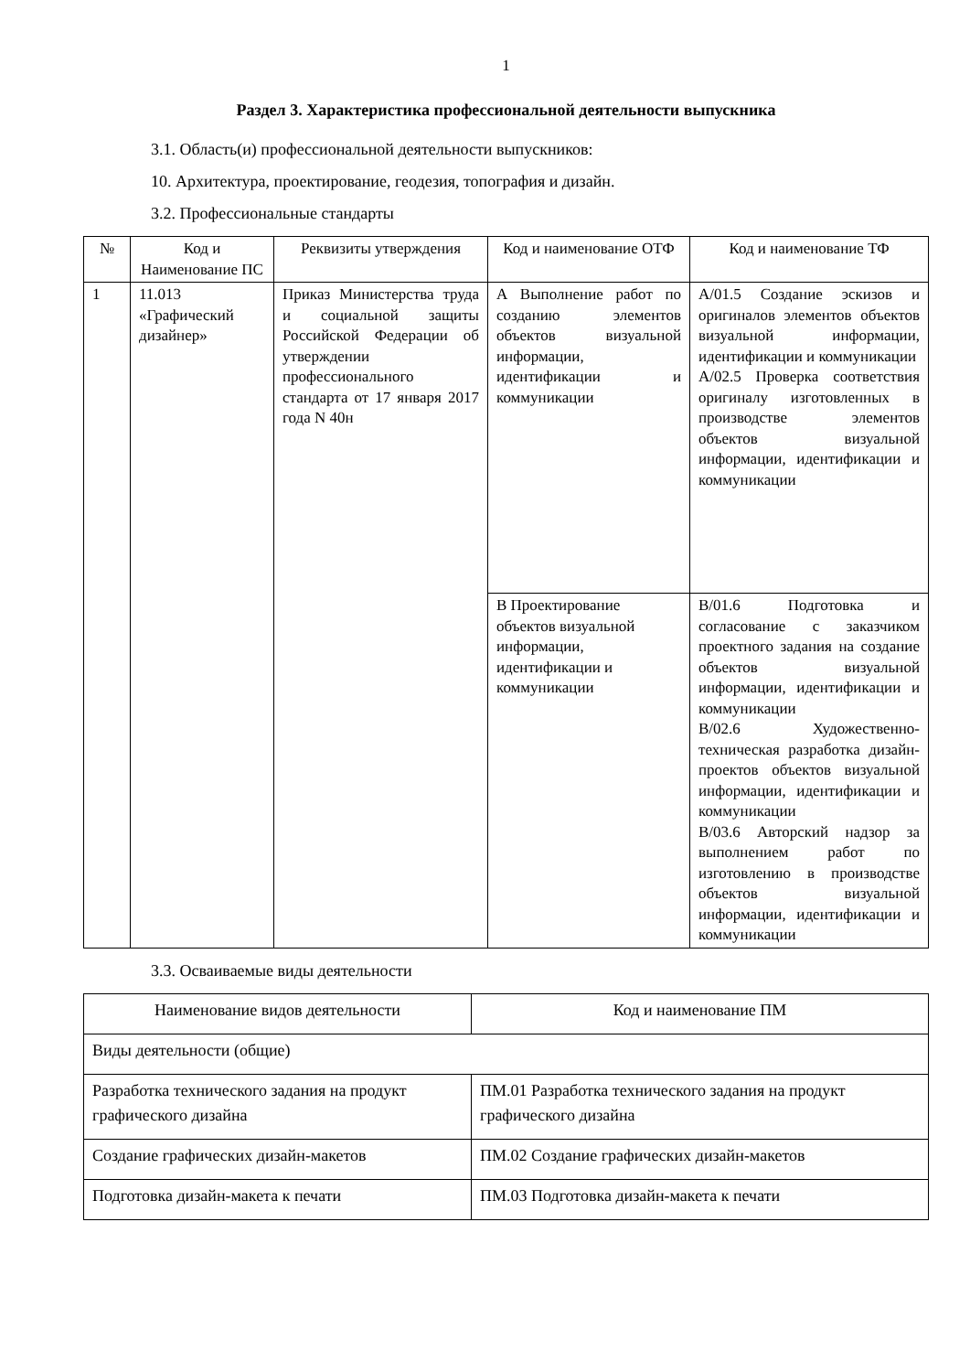1
Раздел 3. Характеристика профессиональной деятельности выпускника
3.1. Область(и) профессиональной деятельности выпускников:
10. Архитектура, проектирование, геодезия, топография и дизайн.
3.2. Профессиональные стандарты
| № | Код и Наименование ПС | Реквизиты утверждения | Код и наименование ОТФ | Код и наименование ТФ |
| --- | --- | --- | --- | --- |
| 1 | 11.013 «Графический дизайнер» | Приказ Министерства труда и социальной защиты Российской Федерации об утверждении профессионального стандарта от 17 января 2017 года N 40н | А Выполнение работ по созданию элементов объектов визуальной информации, идентификации и коммуникации | А/01.5 Создание эскизов и оригиналов элементов объектов визуальной информации, идентификации и коммуникации А/02.5 Проверка соответствия оригиналу изготовленных в производстве элементов объектов визуальной информации, идентификации и коммуникации |
| | | | В Проектирование объектов визуальной информации, идентификации и коммуникации | В/01.6 Подготовка и согласование с заказчиком проектного задания на создание объектов визуальной информации, идентификации и коммуникации В/02.6 Художественно-техническая разработка дизайн- проектов объектов визуальной информации, идентификации и коммуникации В/03.6 Авторский надзор за выполнением работ по изготовлению в производстве объектов визуальной информации, идентификации и коммуникации |
3.3. Осваиваемые виды деятельности
| Наименование видов деятельности | Код и наименование ПМ |
| --- | --- |
| Виды деятельности (общие) | |
| Разработка технического задания на продукт графического дизайна | ПМ.01 Разработка технического задания на продукт графического дизайна |
| Создание графических дизайн-макетов | ПМ.02 Создание графических дизайн-макетов |
| Подготовка дизайн-макета к печати | ПМ.03 Подготовка дизайн-макета к печати |